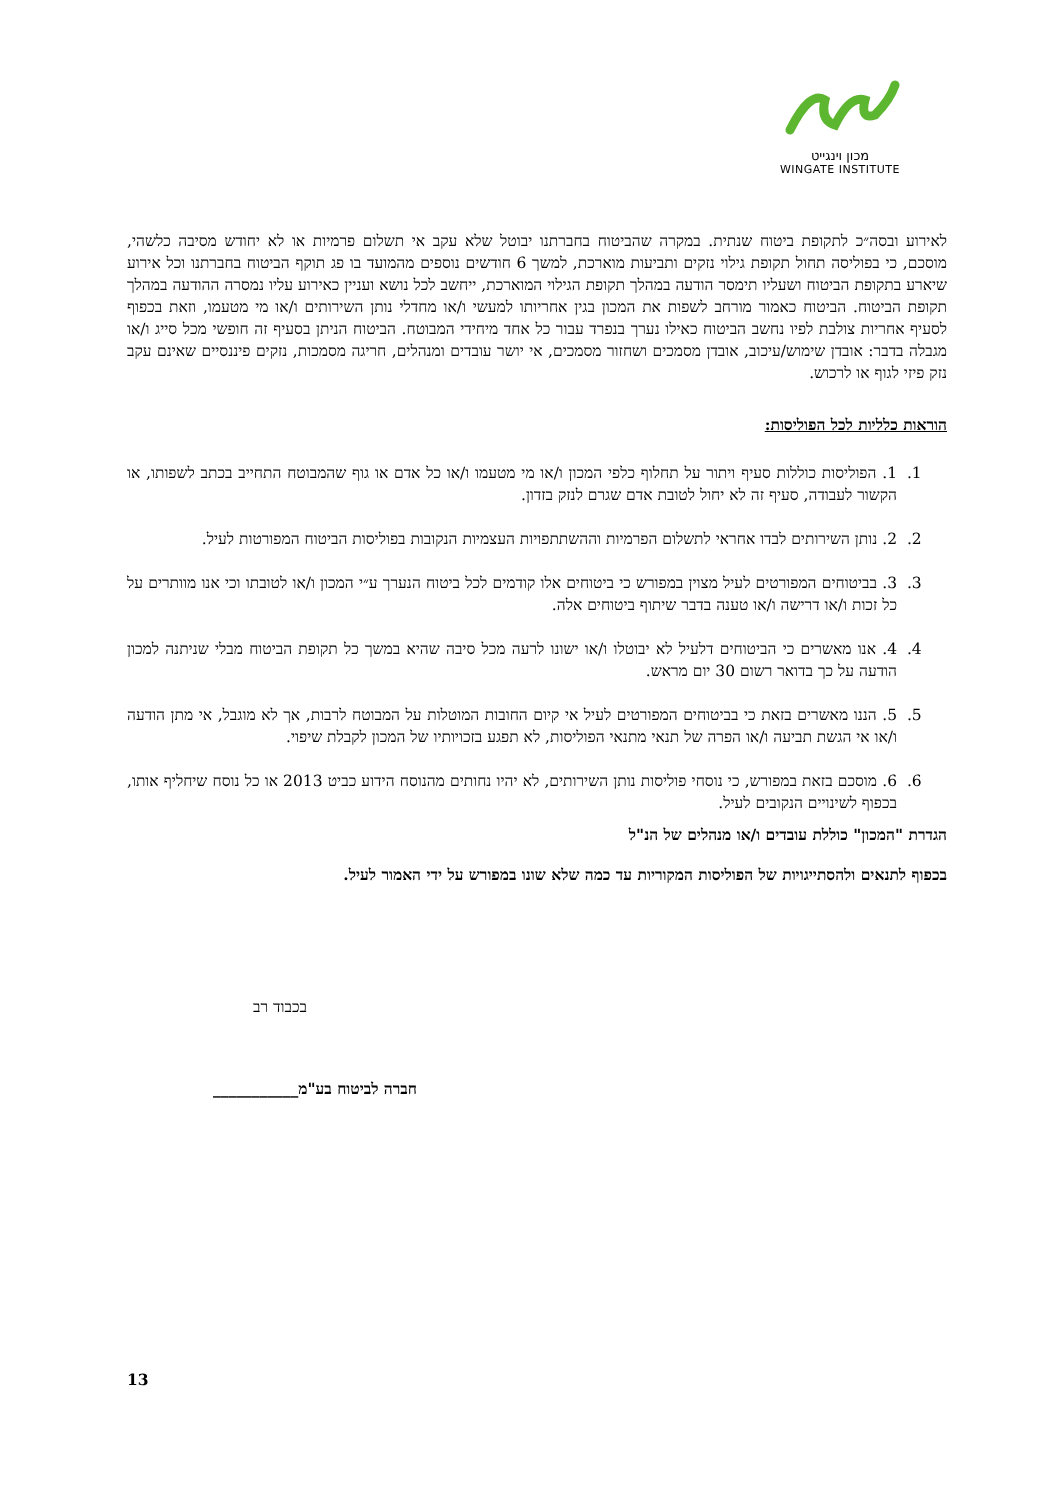מכון וינגייט
WINGATE INSTITUTE
לאירוע ובסה״כ לתקופת ביטוח שנתית. במקרה שהביטוח בחברתנו יבוטל שלא עקב אי תשלום פרמיות או לא יחודש מסיבה כלשהי, מוסכם, כי בפוליסה תחול תקופת גילוי נזקים ותביעות מוארכת, למשך 6 חודשים נוספים מהמועד בו פג תוקף הביטוח בחברתנו וכל אירוע שיארע בתקופת הביטוח ושעליו תימסר הודעה במהלך תקופת הגילוי המוארכת, ייחשב לכל נושא ועניין כאירוע עליו נמסרה ההודעה במהלך תקופת הביטוח. הביטוח כאמור מורחב לשפות את המכון בגין אחריותו למעשי ו/או מחדלי נותן השירותים ו/או מי מטעמו, וזאת בכפוף לסעיף אחריות צולבת לפיו נחשב הביטוח כאילו נערך בנפרד עבור כל אחד מיחידי המבוטח. הביטוח הניתן בסעיף זה חופשי מכל סייג ו/או מגבלה בדבר: אובדן שימוש/עיכוב, אובדן מסמכים ושחזור מסמכים, אי יושר עובדים ומנהלים, חריגה מסמכות, נזקים פיננסיים שאינם עקב נזק פיזי לגוף או לרכוש.
הוראות כלליות לכל הפוליסות:
1. 1. הפוליסות כוללות סעיף ויתור על תחלוף כלפי המכון ו/או מי מטעמו ו/או כל אדם או גוף שהמבוטח התחייב בכתב לשפותו, או הקשור לעבודה, סעיף זה לא יחול לטובת אדם שגרם לנזק בזדון.
2. 2. נותן השירותים לבדו אחראי לתשלום הפרמיות וההשתתפויות העצמיות הנקובות בפוליסות הביטוח המפורטות לעיל.
3. 3. בביטוחים המפורטים לעיל מצוין במפורש כי ביטוחים אלו קודמים לכל ביטוח הנערך ע״י המכון ו/או לטובתו וכי אנו מוותרים על כל זכות ו/או דרישה ו/או טענה בדבר שיתוף ביטוחים אלה.
4. 4. אנו מאשרים כי הביטוחים דלעיל לא יבוטלו ו/או ישונו לרעה מכל סיבה שהיא במשך כל תקופת הביטוח מבלי שניתנה למכון הודעה על כך בדואר רשום 30 יום מראש.
5. 5. הננו מאשרים בזאת כי בביטוחים המפורטים לעיל אי קיום החובות המוטלות על המבוטח לרבות, אך לא מוגבל, אי מתן הודעה ו/או אי הגשת תביעה ו/או הפרה של תנאי מתנאי הפוליסות, לא תפגע בזכויותיו של המכון לקבלת שיפוי.
6. 6. מוסכם בזאת במפורש, כי נוסחי פוליסות נותן השירותים, לא יהיו נחותים מהנוסח הידוע כביט 2013 או כל נוסח שיחליף אותו, בכפוף לשינויים הנקובים לעיל.
הגדרת "המכון" כוללת עובדים ו/או מנהלים של הנ"ל
בכפוף לתנאים ולהסתייגויות של הפוליסות המקוריות עד כמה שלא שונו במפורש על ידי האמור לעיל.
בכבוד רב
חברה לביטוח בע"מ___________
13